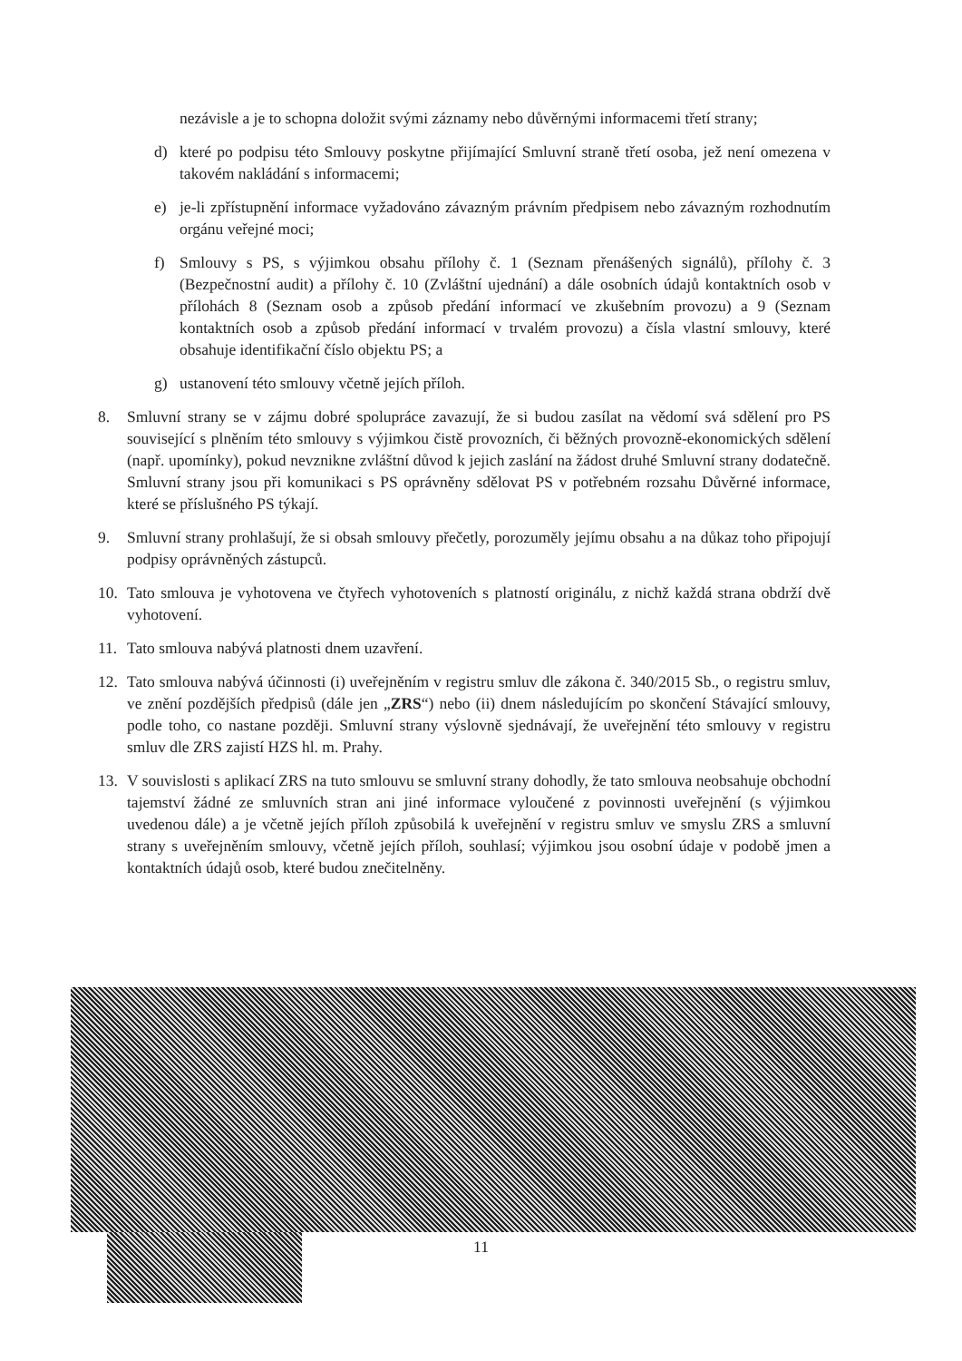nezávisle a je to schopna doložit svými záznamy nebo důvěrnými informacemi třetí strany;
d) které po podpisu této Smlouvy poskytne přijímající Smluvní straně třetí osoba, jež není omezena v takovém nakládání s informacemi;
e) je-li zpřístupnění informace vyžadováno závazným právním předpisem nebo závazným rozhodnutím orgánu veřejné moci;
f) Smlouvy s PS, s výjimkou obsahu přílohy č. 1 (Seznam přenášených signálů), přílohy č. 3 (Bezpečnostní audit) a přílohy č. 10 (Zvláštní ujednání) a dále osobních údajů kontaktních osob v přílohách 8 (Seznam osob a způsob předání informací ve zkušebním provozu) a 9 (Seznam kontaktních osob a způsob předání informací v trvalém provozu) a čísla vlastní smlouvy, které obsahuje identifikační číslo objektu PS; a
g) ustanovení této smlouvy včetně jejích příloh.
8. Smluvní strany se v zájmu dobré spolupráce zavazují, že si budou zasílat na vědomí svá sdělení pro PS související s plněním této smlouvy s výjimkou čistě provozních, či běžných provozně-ekonomických sdělení (např. upomínky), pokud nevznikne zvláštní důvod k jejich zaslání na žádost druhé Smluvní strany dodatečně. Smluvní strany jsou při komunikaci s PS oprávněny sdělovat PS v potřebném rozsahu Důvěrné informace, které se příslušného PS týkají.
9. Smluvní strany prohlašují, že si obsah smlouvy přečetly, porozuměly jejímu obsahu a na důkaz toho připojují podpisy oprávněných zástupců.
10. Tato smlouva je vyhotovena ve čtyřech vyhotoveních s platností originálu, z nichž každá strana obdrží dvě vyhotovení.
11. Tato smlouva nabývá platnosti dnem uzavření.
12. Tato smlouva nabývá účinnosti (i) uveřejněním v registru smluv dle zákona č. 340/2015 Sb., o registru smluv, ve znění pozdějších předpisů (dále jen „ZRS“) nebo (ii) dnem následujícím po skončení Stávající smlouvy, podle toho, co nastane později. Smluvní strany výslovně sjednávají, že uveřejnění této smlouvy v registru smluv dle ZRS zajistí HZS hl. m. Prahy.
13. V souvislosti s aplikací ZRS na tuto smlouvu se smluvní strany dohodly, že tato smlouva neobsahuje obchodní tajemství žádné ze smluvních stran ani jiné informace vyloučené z povinnosti uveřejnění (s výjimkou uvedenou dále) a je včetně jejích příloh způsobilá k uveřejnění v registru smluv ve smyslu ZRS a smluvní strany s uveřejněním smlouvy, včetně jejích příloh, souhlasí; výjimkou jsou osobní údaje v podobě jmen a kontaktních údajů osob, které budou znečitelněny.
11